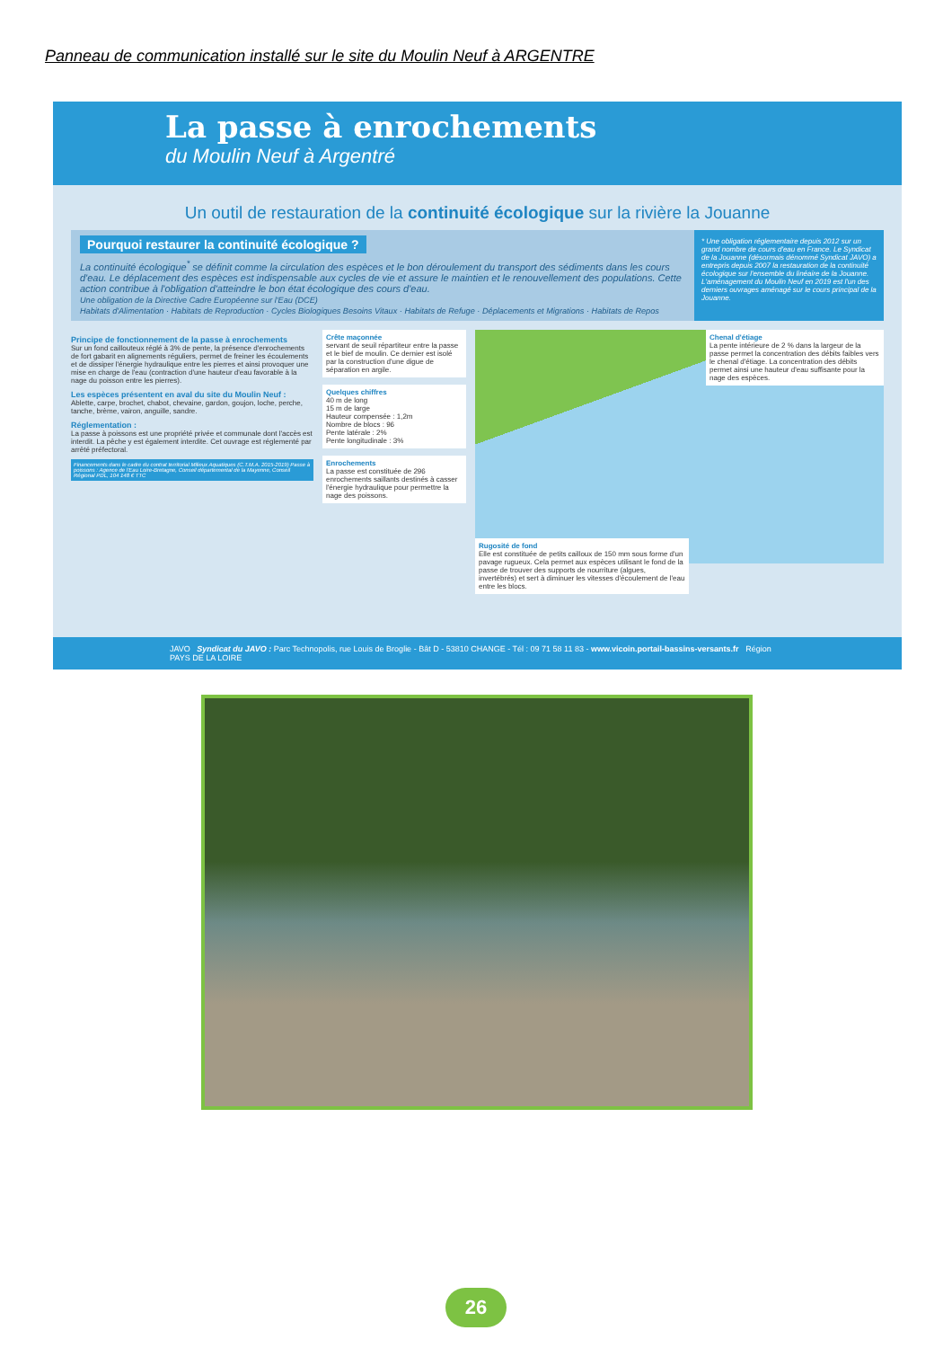Panneau de communication installé sur le site du Moulin Neuf à ARGENTRE
La passe à enrochements
du Moulin Neuf à Argentré
Un outil de restauration de la continuité écologique sur la rivière la Jouanne
Pourquoi restaurer la continuité écologique ?
La continuité écologique<sup>*</sup> se définit comme la circulation des espèces et le bon déroulement du transport des sédiments dans les cours d'eau. Le déplacement des espèces est indispensable aux cycles de vie et assure le maintien et le renouvellement des populations. Cette action contribue à l'obligation d'atteindre le bon état écologique des cours d'eau.
Une obligation de la Directive Cadre Européenne sur l'Eau (DCE)
Habitats d'Alimentation · Habitats de Reproduction · Cycles Biologiques Besoins Vitaux · Habitats de Refuge · Déplacements et Migrations · Habitats de Repos
* Une obligation réglementaire depuis 2012 sur un grand nombre de cours d'eau en France. Le Syndicat de la Jouanne (désormais dénommé Syndicat JAVO) a entrepris depuis 2007 la restauration de la continuité écologique sur l'ensemble du linéaire de la Jouanne. L'aménagement du Moulin Neuf en 2019 est l'un des derniers ouvrages aménagé sur le cours principal de la Jouanne.
Principe de fonctionnement de la passe à enrochements
Sur un fond caillouteux réglé à 3% de pente, la présence d'enrochements de fort gabarit en alignements réguliers, permet de freiner les écoulements et de dissiper l'énergie hydraulique entre les pierres et ainsi provoquer une mise en charge de l'eau (contraction d'une hauteur d'eau favorable à la nage du poisson entre les pierres).
Les espèces présentent en aval du site du Moulin Neuf :
Ablette, carpe, brochet, chabot, chevaine, gardon, goujon, loche, perche, tanche, brème, vairon, anguille, sandre.
Réglementation :
La passe à poissons est une propriété privée et communale dont l'accès est interdit. La pêche y est également interdite. Cet ouvrage est réglementé par arrêté préfectoral.
Financements dans le cadre du contrat territorial Milieux Aquatiques (C.T.M.A. 2015-2019) Passe à poissons : Agence de l'Eau Loire-Bretagne, Conseil départemental de la Mayenne, Conseil Régional PDL, 104 148 € TTC
Crête maçonnée
servant de seuil répartiteur entre la passe et le bief de moulin. Ce dernier est isolé par la construction d'une digue de séparation en argile.
Quelques chiffres
40 m de long
15 m de large
Hauteur compensée : 1,2m
Nombre de blocs : 96
Pente latérale : 2%
Pente longitudinale : 3%
Enrochements
La passe est constituée de 296 enrochements saillants destinés à casser l'énergie hydraulique pour permettre la nage des poissons.
Chenal d'étiage
La pente intérieure de 2 % dans la largeur de la passe permet la concentration des débits faibles vers le chenal d'étiage. La concentration des débits permet ainsi une hauteur d'eau suffisante pour la nage des espèces.
Rugosité de fond
Elle est constituée de petits cailloux de 150 mm sous forme d'un pavage rugueux. Cela permet aux espèces utilisant le fond de la passe de trouver des supports de nourriture (algues, invertébrés) et sert à diminuer les vitesses d'écoulement de l'eau entre les blocs.
JAVO Syndicat du JAVO : Parc Technopolis, rue Louis de Broglie - Bât D - 53810 CHANGE - Tél : 09 71 58 11 83 - www.vicoin.portail-bassins-versants.fr Région PAYS DE LA LOIRE
26